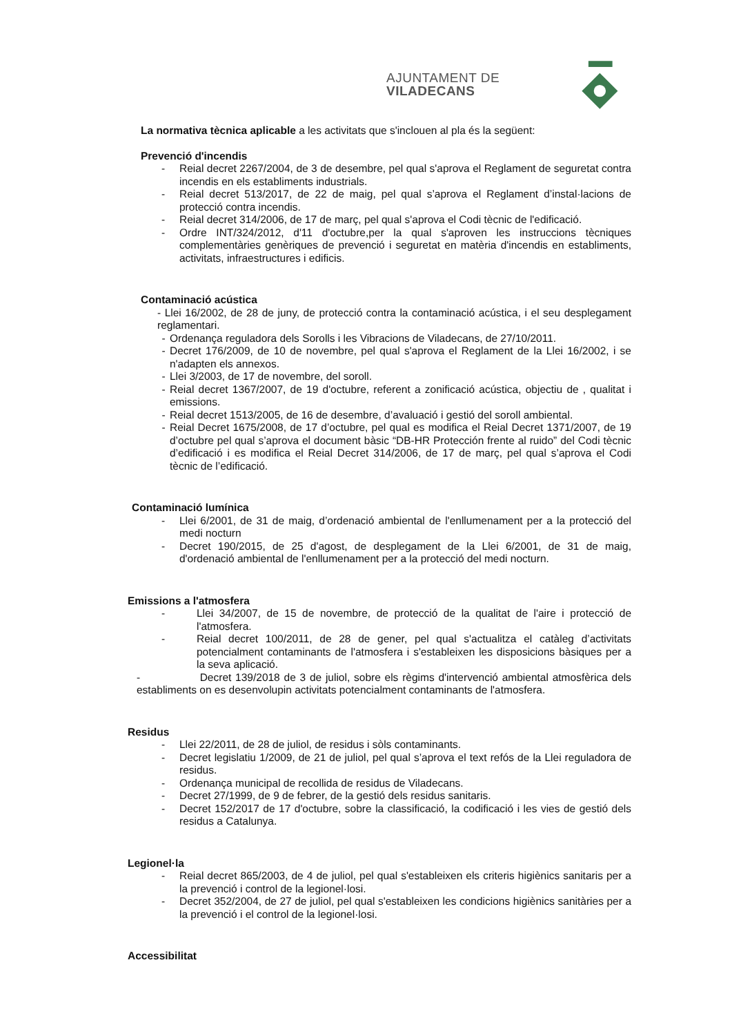AJUNTAMENT DE VILADECANS
La normativa tècnica aplicable a les activitats que s'inclouen al pla és la següent:
Prevenció d'incendis
- Reial decret 2267/2004, de 3 de desembre, pel qual s'aprova el Reglament de seguretat contra incendis en els establiments industrials.
- Reial decret 513/2017, de 22 de maig, pel qual s’aprova el Reglament d’instal·lacions de protecció contra incendis.
- Reial decret 314/2006, de 17 de març, pel qual s'aprova el Codi tècnic de l'edificació.
- Ordre INT/324/2012, d'11 d'octubre,per la qual s'aproven les instruccions tècniques complementàries genèriques de prevenció i seguretat en matèria d'incendis en establiments, activitats, infraestructures i edificis.
Contaminació acústica
- Llei 16/2002, de 28 de juny, de protecció contra la contaminació acústica, i el seu desplegament reglamentari.
- Ordenança reguladora dels Sorolls i les Vibracions de Viladecans, de 27/10/2011.
- Decret 176/2009, de 10 de novembre, pel qual s'aprova el Reglament de la Llei 16/2002, i se n'adapten els annexos.
- Llei 3/2003, de 17 de novembre, del soroll.
- Reial decret 1367/2007, de 19 d'octubre, referent a zonificació acústica, objectiu de , qualitat i emissions.
- Reial decret 1513/2005, de 16 de desembre, d’avaluació i gestió del soroll ambiental.
- Reial Decret 1675/2008, de 17 d’octubre, pel qual es modifica el Reial Decret 1371/2007, de 19 d’octubre pel qual s’aprova el document bàsic “DB-HR Protección frente al ruido” del Codi tècnic d’edificació i es modifica el Reial Decret 314/2006, de 17 de març, pel qual s’aprova el Codi tècnic de l’edificació.
Contaminació lumínica
- Llei 6/2001, de 31 de maig, d’ordenació ambiental de l'enllumenament per a la protecció del medi nocturn
- Decret 190/2015, de 25 d'agost, de desplegament de la Llei 6/2001, de 31 de maig, d'ordenació ambiental de l'enllumenament per a la protecció del medi nocturn.
Emissions a l'atmosfera
- Llei 34/2007, de 15 de novembre, de protecció de la qualitat de l'aire i protecció de l'atmosfera.
- Reial decret 100/2011, de 28 de gener, pel qual s'actualitza el catàleg d’activitats potencialment contaminants de l'atmosfera i s'estableixen les disposicions bàsiques per a la seva aplicació.
- Decret 139/2018 de 3 de juliol, sobre els règims d'intervenció ambiental atmosfèrica dels establiments on es desenvolupin activitats potencialment contaminants de l'atmosfera.
Residus
- Llei 22/2011, de 28 de juliol, de residus i sòls contaminants.
- Decret legislatiu 1/2009, de 21 de juliol, pel qual s’aprova el text refós de la Llei reguladora de residus.
- Ordenança municipal de recollida de residus de Viladecans.
- Decret 27/1999, de 9 de febrer, de la gestió dels residus sanitaris.
- Decret 152/2017 de 17 d'octubre, sobre la classificació, la codificació i les vies de gestió dels residus a Catalunya.
Legionel·la
- Reial decret 865/2003, de 4 de juliol, pel qual s'estableixen els criteris higiènics sanitaris per a la prevenció i control de la legionel·losi.
- Decret 352/2004, de 27 de juliol, pel qual s'estableixen les condicions higiènics sanitàries per a la prevenció i el control de la legionel·losi.
Accessibilitat